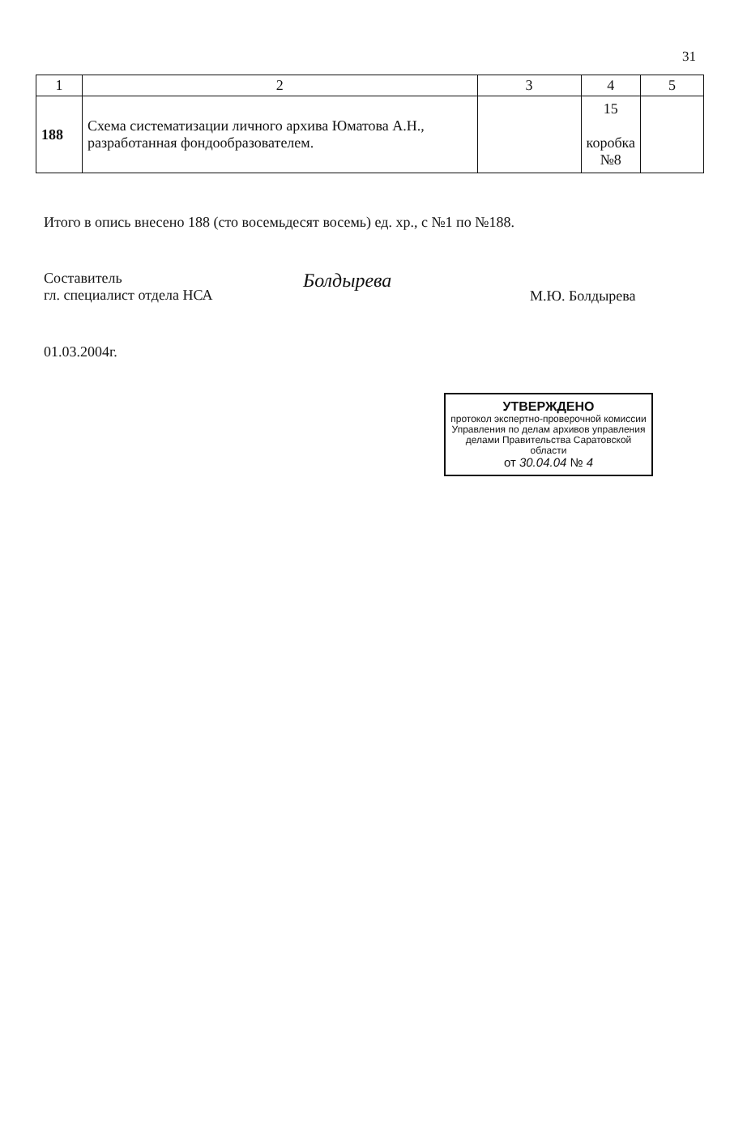31
| 1 | 2 | 3 | 4 | 5 |
| --- | --- | --- | --- | --- |
| 188 | Схема систематизации личного архива Юматова А.Н., разработанная фондообразователем. | | 15 коробка №8 | |
Итого в опись внесено 188 (сто восемьдесят восемь) ед. хр., с №1 по №188.
Составитель
гл. специалист отдела НСА
Болдырева
М.Ю. Болдырева
01.03.2004г.
УТВЕРЖДЕНО
протокол экспертно-проверочной комиссии
Управления по делам архивов управления делами Правительства Саратовской области
от 30.04.04 № 4